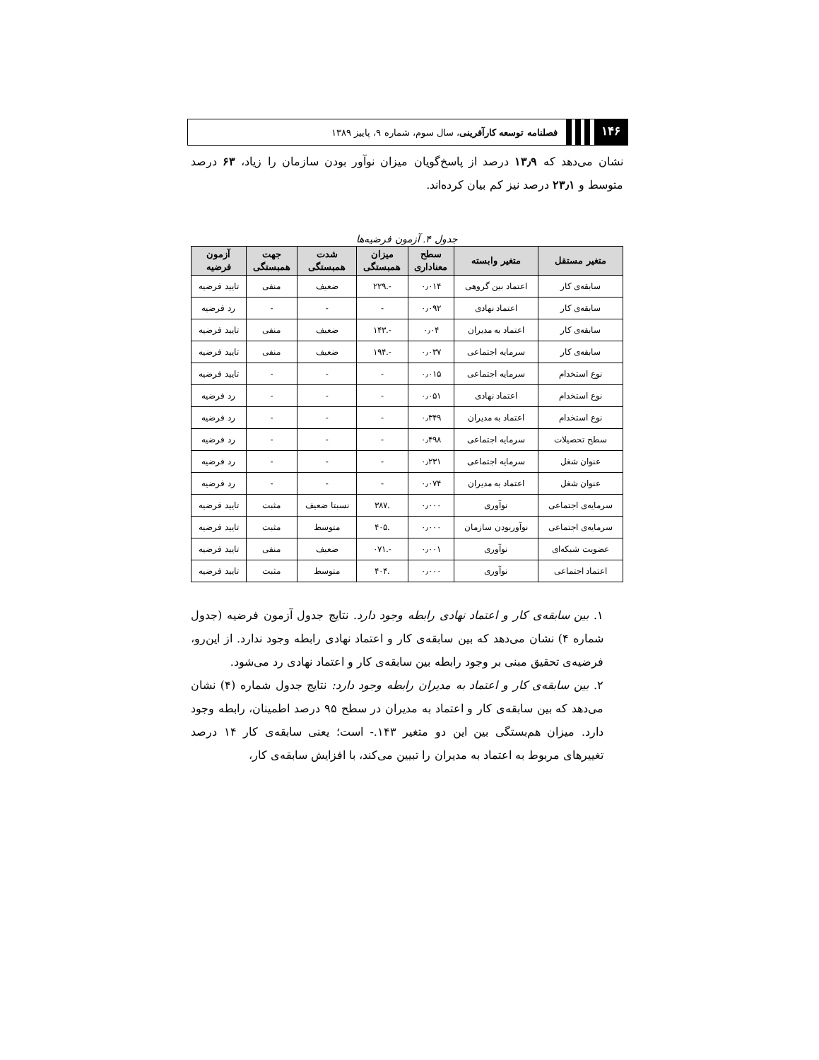۱۴۶
فصلنامه توسعه کارآفرینی، سال سوم، شماره ۹، پاییز ۱۳۸۹
نشان می‌دهد که ۱۳٫۹ درصد از پاسخ‌گویان میزان نوآور بودن سازمان را زیاد، ۶۳ درصد متوسط و ۲۳٫۱ درصد نیز کم بیان کرده‌اند.
جدول ۴. آزمون فرضیه‌ها
| متغیر مستقل | متغیر وابسته | سطح معناداری | میزان همبستگی | شدت همبستگی | جهت همبستگی | آزمون فرضیه |
| --- | --- | --- | --- | --- | --- | --- |
| سابقه‌ی کار | اعتماد بین گروهی | ۰٫۰۱۴ | -.۲۲۹ | ضعیف | منفی | تایید فرضیه |
| سابقه‌ی کار | اعتماد نهادی | ۰٫۰۹۲ | - | - | - | رد فرضیه |
| سابقه‌ی کار | اعتماد به مدیران | ۰٫۰۴ | -.۱۴۳ | ضعیف | منفی | تایید فرضیه |
| سابقه‌ی کار | سرمایه اجتماعی | ۰٫۰۳۷ | -.۱۹۴ | ضعیف | منفی | تایید فرضیه |
| نوع استخدام | سرمایه اجتماعی | ۰٫۰۱۵ | - | - | - | تایید فرضیه |
| نوع استخدام | اعتماد نهادی | ۰٫۰۵۱ | - | - | - | رد فرضیه |
| نوع استخدام | اعتماد به مدیران | ۰٫۳۴۹ | - | - | - | رد فرضیه |
| سطح تحصیلات | سرمایه اجتماعی | ۰٫۴۹۸ | - | - | - | رد فرضیه |
| عنوان شغل | سرمایه اجتماعی | ۰٫۲۳۱ | - | - | - | رد فرضیه |
| عنوان شغل | اعتماد به مدیران | ۰٫۰۷۴ | - | - | - | رد فرضیه |
| سرمایه‌ی اجتماعی | نوآوری | ۰٫۰۰۰ | .۳۸۷ | نسبتا ضعیف | مثبت | تایید فرضیه |
| سرمایه‌ی اجتماعی | نوآوربودن سازمان | ۰٫۰۰۰ | .۴۰۵ | متوسط | مثبت | تایید فرضیه |
| عضویت شبکه‌ای | نوآوری | ۰٫۰۰۱ | -.۰۷۱ | ضعیف | منفی | تایید فرضیه |
| اعتماد اجتماعی | نوآوری | ۰٫۰۰۰ | .۴۰۴ | متوسط | مثبت | تایید فرضیه |
۱. بین سابقه‌ی کار و اعتماد نهادی رابطه وجود دارد. نتایج جدول آزمون فرضیه (جدول شماره ۴) نشان می‌دهد که بین سابقه‌ی کار و اعتماد نهادی رابطه وجود ندارد. از این‌رو، فرضیه‌ی تحقیق مبنی بر وجود رابطه بین سابقه‌ی کار و اعتماد نهادی رد می‌شود.
۲. بین سابقه‌ی کار و اعتماد به مدیران رابطه وجود دارد: نتایج جدول شماره (۴) نشان می‌دهد که بین سابقه‌ی کار و اعتماد به مدیران در سطح ۹۵ درصد اطمینان، رابطه وجود دارد. میزان هم‌بستگی بین این دو متغیر ۱۴۳.- است؛ یعنی سابقه‌ی کار ۱۴ درصد تغییرهای مربوط به اعتماد به مدیران را تبیین می‌کند، با افزایش سابقه‌ی کار،